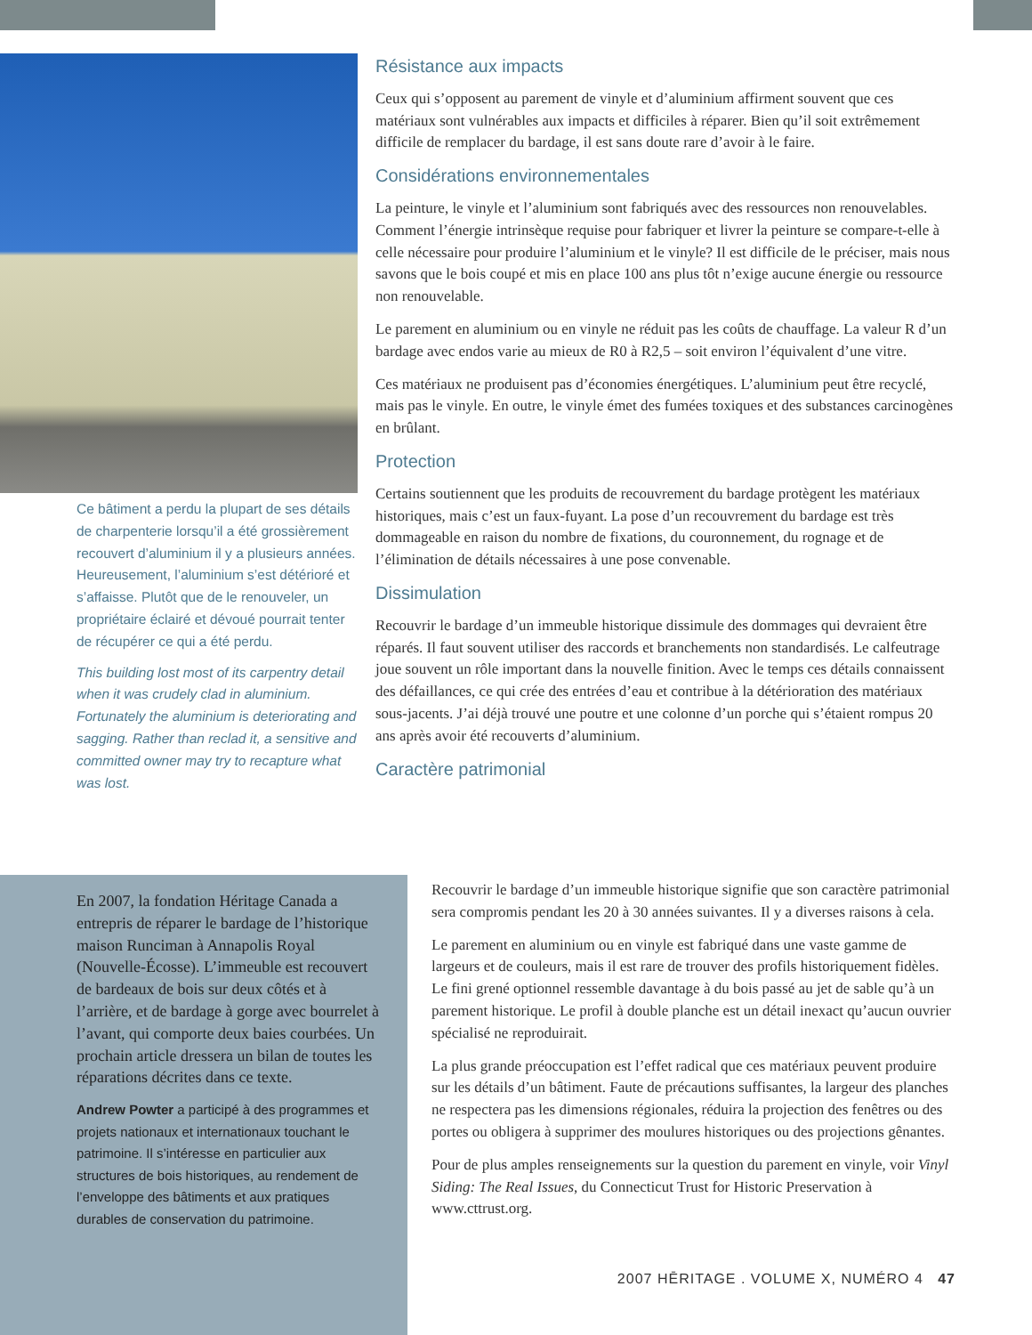Ce bâtiment a perdu la plupart de ses détails de charpenterie lorsqu’il a été grossièrement recouvert d’aluminium il y a plusieurs années. Heureusement, l’aluminium s’est détérioré et s’affaisse. Plutôt que de le renouveler, un propriétaire éclairé et dévoué pourrait tenter de récupérer ce qui a été perdu.
This building lost most of its carpentry detail when it was crudely clad in aluminium. Fortunately the aluminium is deteriorating and sagging. Rather than reclad it, a sensitive and committed owner may try to recapture what was lost.
Résistance aux impacts
Ceux qui s’opposent au parement de vinyle et d’aluminium affirment souvent que ces matériaux sont vulnérables aux impacts et difficiles à réparer. Bien qu’il soit extrêmement difficile de remplacer du bardage, il est sans doute rare d’avoir à le faire.
Considérations environnementales
La peinture, le vinyle et l’aluminium sont fabriqués avec des ressources non renouvelables. Comment l’énergie intrinsèque requise pour fabriquer et livrer la peinture se compare-t-elle à celle nécessaire pour produire l’aluminium et le vinyle? Il est difficile de le préciser, mais nous savons que le bois coupé et mis en place 100 ans plus tôt n’exige aucune énergie ou ressource non renouvelable.
Le parement en aluminium ou en vinyle ne réduit pas les coûts de chauffage. La valeur R d’un bardage avec endos varie au mieux de R0 à R2,5 – soit environ l’équivalent d’une vitre.
Ces matériaux ne produisent pas d’économies énergétiques. L’aluminium peut être recyclé, mais pas le vinyle. En outre, le vinyle émet des fumées toxiques et des substances carcinogènes en brûlant.
Protection
Certains soutiennent que les produits de recouvrement du bardage protègent les matériaux historiques, mais c’est un faux-fuyant. La pose d’un recouvrement du bardage est très dommageable en raison du nombre de fixations, du couronnement, du rognage et de l’élimination de détails nécessaires à une pose convenable.
Dissimulation
Recouvrir le bardage d’un immeuble historique dissimule des dommages qui devraient être réparés. Il faut souvent utiliser des raccords et branchements non standardisés. Le calfeutrage joue souvent un rôle important dans la nouvelle finition. Avec le temps ces détails connaissent des défaillances, ce qui crée des entrées d’eau et contribue à la détérioration des matériaux sous-jacents. J’ai déjà trouvé une poutre et une colonne d’un porche qui s’étaient rompus 20 ans après avoir été recouverts d’aluminium.
Caractère patrimonial
En 2007, la fondation Héritage Canada a entrepris de réparer le bardage de l’historique maison Runciman à Annapolis Royal (Nouvelle-Écosse). L’immeuble est recouvert de bardeaux de bois sur deux côtés et à l’arrière, et de bardage à gorge avec bourrelet à l’avant, qui comporte deux baies courbées. Un prochain article dressera un bilan de toutes les réparations décrites dans ce texte.
Andrew Powter a participé à des programmes et projets nationaux et internationaux touchant le patrimoine. Il s’intéresse en particulier aux structures de bois historiques, au rendement de l’enveloppe des bâtiments et aux pratiques durables de conservation du patrimoine.
Recouvrir le bardage d’un immeuble historique signifie que son caractère patrimonial sera compromis pendant les 20 à 30 années suivantes. Il y a diverses raisons à cela.
Le parement en aluminium ou en vinyle est fabriqué dans une vaste gamme de largeurs et de couleurs, mais il est rare de trouver des profils historiquement fidèles. Le fini grené optionnel ressemble davantage à du bois passé au jet de sable qu’à un parement historique. Le profil à double planche est un détail inexact qu’aucun ouvrier spécialisé ne reproduirait.
La plus grande préoccupation est l’effet radical que ces matériaux peuvent produire sur les détails d’un bâtiment. Faute de précautions suffisantes, la largeur des planches ne respectera pas les dimensions régionales, réduira la projection des fenêtres ou des portes ou obligera à supprimer des moulures historiques ou des projections gênantes.
Pour de plus amples renseignements sur la question du parement en vinyle, voir Vinyl Siding: The Real Issues, du Connecticut Trust for Historic Preservation à www.cttrust.org.
2007 HĒRITAGE . VOLUME X, NUMÉRO 4 47